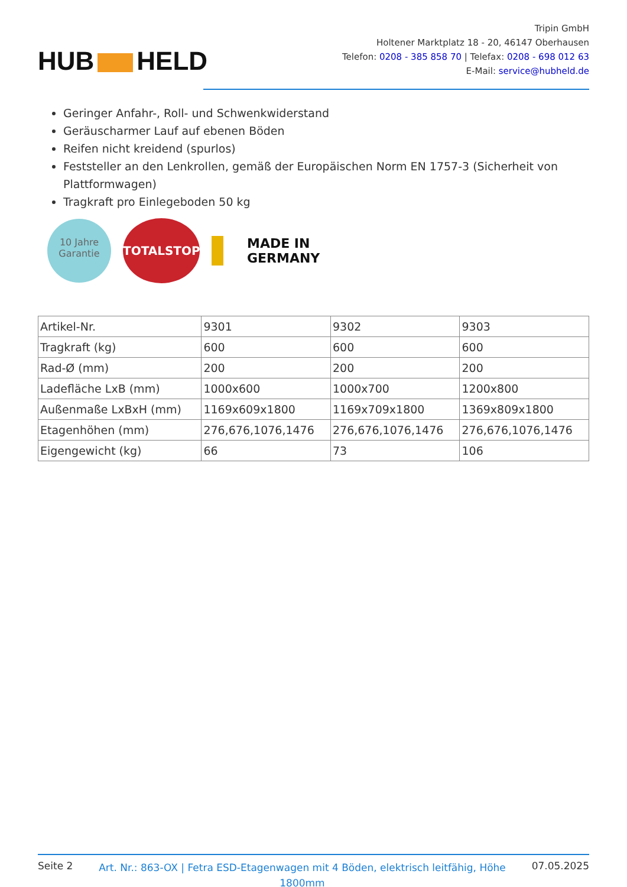HUB HELD
Tripin GmbH
Holtener Marktplatz 18 - 20, 46147 Oberhausen
Telefon: 0208 - 385 858 70 | Telefax: 0208 - 698 012 63
E-Mail: service@hubheld.de
Geringer Anfahr-, Roll- und Schwenkwiderstand
Geräuscharmer Lauf auf ebenen Böden
Reifen nicht kreidend (spurlos)
Feststeller an den Lenkrollen, gemäß der Europäischen Norm EN 1757-3 (Sicherheit von Plattformwagen)
Tragkraft pro Einlegeboden 50 kg
10 Jahre
Garantie
TOTALSTOP
MADE IN
GERMANY
| Artikel-Nr. | 9301 | 9302 | 9303 |
| Tragkraft (kg) | 600 | 600 | 600 |
| Rad-Ø (mm) | 200 | 200 | 200 |
| Ladefläche LxB (mm) | 1000x600 | 1000x700 | 1200x800 |
| Außenmaße LxBxH (mm) | 1169x609x1800 | 1169x709x1800 | 1369x809x1800 |
| Etagenhöhen (mm) | 276,676,1076,1476 | 276,676,1076,1476 | 276,676,1076,1476 |
| Eigengewicht (kg) | 66 | 73 | 106 |
Seite 2
Art. Nr.: 863-OX | Fetra ESD-Etagenwagen mit 4 Böden, elektrisch leitfähig, Höhe 1800mm
07.05.2025